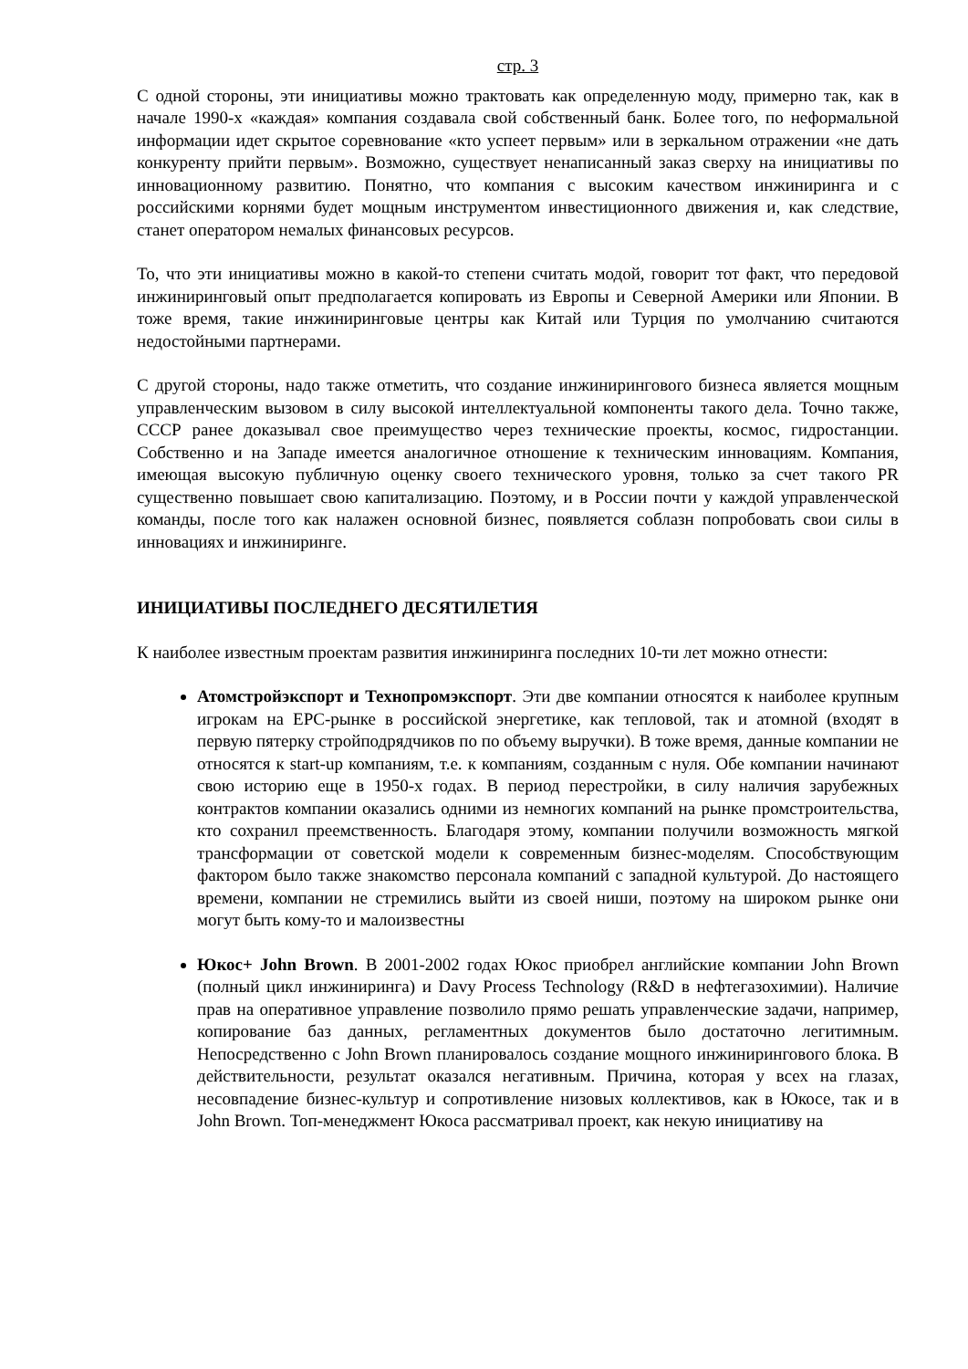стр. 3
С одной стороны, эти инициативы можно трактовать как определенную моду, примерно так, как в начале 1990-х «каждая» компания создавала свой собственный банк. Более того, по неформальной информации идет скрытое соревнование «кто успеет первым» или в зеркальном отражении «не дать конкуренту прийти первым». Возможно, существует ненаписанный заказ сверху на инициативы по инновационному развитию. Понятно, что компания с высоким качеством инжиниринга и с российскими корнями будет мощным инструментом инвестиционного движения и, как следствие, станет оператором немалых финансовых ресурсов.
То, что эти инициативы можно в какой-то степени считать модой, говорит тот факт, что передовой инжиниринговый опыт предполагается копировать из Европы и Северной Америки или Японии. В тоже время, такие инжиниринговые центры как Китай или Турция по умолчанию считаются недостойными партнерами.
С другой стороны, надо также отметить, что создание инжинирингового бизнеса является мощным управленческим вызовом в силу высокой интеллектуальной компоненты такого дела. Точно также, СССР ранее доказывал свое преимущество через технические проекты, космос, гидростанции. Собственно и на Западе имеется аналогичное отношение к техническим инновациям. Компания, имеющая высокую публичную оценку своего технического уровня, только за счет такого PR существенно повышает свою капитализацию. Поэтому, и в России почти у каждой управленческой команды, после того как налажен основной бизнес, появляется соблазн попробовать свои силы в инновациях и инжиниринге.
ИНИЦИАТИВЫ ПОСЛЕДНЕГО ДЕСЯТИЛЕТИЯ
К наиболее известным проектам развития инжиниринга последних 10-ти лет можно отнести:
Атомстройэкспорт и Технопромэкспорт. Эти две компании относятся к наиболее крупным игрокам на EPC-рынке в российской энергетике, как тепловой, так и атомной (входят в первую пятерку стройподрядчиков по по объему выручки). В тоже время, данные компании не относятся к start-up компаниям, т.е. к компаниям, созданным с нуля. Обе компании начинают свою историю еще в 1950-х годах. В период перестройки, в силу наличия зарубежных контрактов компании оказались одними из немногих компаний на рынке промстроительства, кто сохранил преемственность. Благодаря этому, компании получили возможность мягкой трансформации от советской модели к современным бизнес-моделям. Способствующим фактором было также знакомство персонала компаний с западной культурой. До настоящего времени, компании не стремились выйти из своей ниши, поэтому на широком рынке они могут быть кому-то и малоизвестны
Юкос+ John Brown. В 2001-2002 годах Юкос приобрел английские компании John Brown (полный цикл инжиниринга) и Davy Process Technology (R&D в нефтегазохимии). Наличие прав на оперативное управление позволило прямо решать управленческие задачи, например, копирование баз данных, регламентных документов было достаточно легитимным. Непосредственно с John Brown планировалось создание мощного инжинирингового блока. В действительности, результат оказался негативным. Причина, которая у всех на глазах, несовпадение бизнес-культур и сопротивление низовых коллективов, как в Юкосе, так и в John Brown. Топ-менеджмент Юкоса рассматривал проект, как некую инициативу на